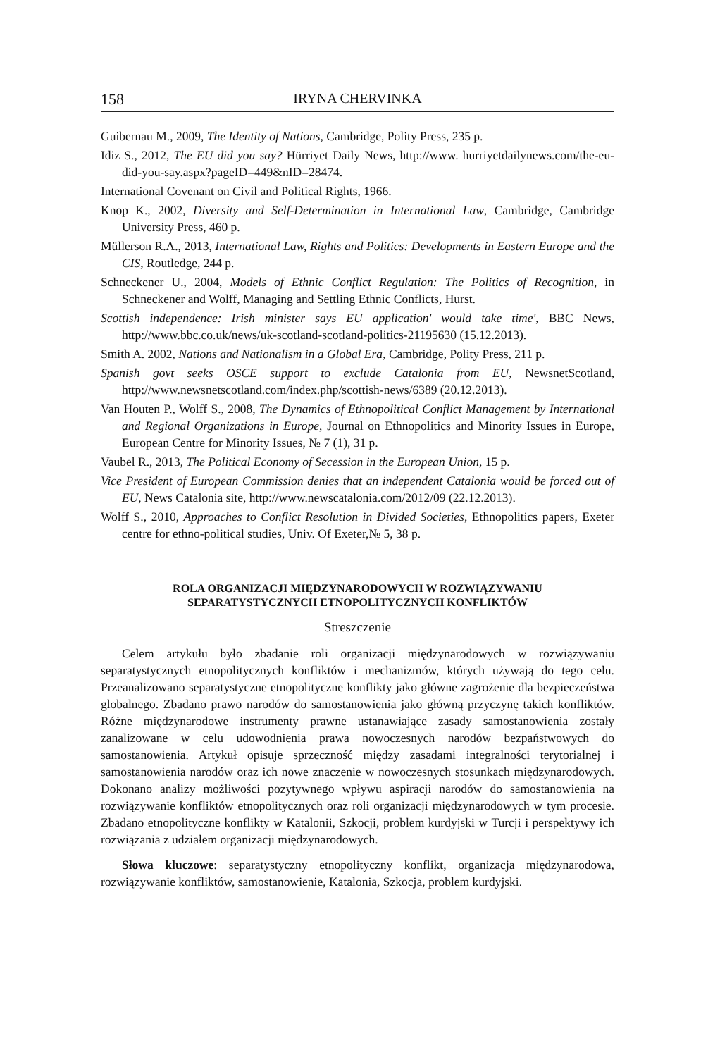158 IRYNA CHERVINKA
Guibernau M., 2009, The Identity of Nations, Cambridge, Polity Press, 235 p.
Idiz S., 2012, The EU did you say? Hürriyet Daily News, http://www. hurriyetdailynews.com/the-eu-did-you-say.aspx?pageID=449&nID=28474.
International Covenant on Civil and Political Rights, 1966.
Knop K., 2002, Diversity and Self-Determination in International Law, Cambridge, Cambridge University Press, 460 p.
Müllerson R.A., 2013, International Law, Rights and Politics: Developments in Eastern Europe and the CIS, Routledge, 244 p.
Schneckener U., 2004, Models of Ethnic Conflict Regulation: The Politics of Recognition, in Schneckener and Wolff, Managing and Settling Ethnic Conflicts, Hurst.
Scottish independence: Irish minister says EU application' would take time', BBC News, http://www.bbc.co.uk/news/uk-scotland-scotland-politics-21195630 (15.12.2013).
Smith A. 2002, Nations and Nationalism in a Global Era, Cambridge, Polity Press, 211 p.
Spanish govt seeks OSCE support to exclude Catalonia from EU, NewsnetScotland, http://www.newsnetscotland.com/index.php/scottish-news/6389 (20.12.2013).
Van Houten P., Wolff S., 2008, The Dynamics of Ethnopolitical Conflict Management by International and Regional Organizations in Europe, Journal on Ethnopolitics and Minority Issues in Europe, European Centre for Minority Issues, № 7 (1), 31 p.
Vaubel R., 2013, The Political Economy of Secession in the European Union, 15 p.
Vice President of European Commission denies that an independent Catalonia would be forced out of EU, News Catalonia site, http://www.newscatalonia.com/2012/09 (22.12.2013).
Wolff S., 2010, Approaches to Conflict Resolution in Divided Societies, Ethnopolitics papers, Exeter centre for ethno-political studies, Univ. Of Exeter,№ 5, 38 p.
ROLA ORGANIZACJI MIĘDZYNARODOWYCH W ROZWIĄZYWANIU
SEPARATYSTYCZNYCH ETNOPOLITYCZNYCH KONFLIKTÓW
Streszczenie
Celem artykułu było zbadanie roli organizacji międzynarodowych w rozwiązywaniu separatystycznych etnopolitycznych konfliktów i mechanizmów, których używają do tego celu. Przeanalizowano separatystyczne etnopolityczne konflikty jako główne zagrożenie dla bezpieczeństwa globalnego. Zbadano prawo narodów do samostanowienia jako główną przyczynę takich konfliktów. Różne międzynarodowe instrumenty prawne ustanawiające zasady samostanowienia zostały zanalizowane w celu udowodnienia prawa nowoczesnych narodów bezpaństwowych do samostanowienia. Artykuł opisuje sprzeczność między zasadami integralności terytorialnej i samostanowienia narodów oraz ich nowe znaczenie w nowoczesnych stosunkach międzynarodowych. Dokonano analizy możliwości pozytywnego wpływu aspiracji narodów do samostanowienia na rozwiązywanie konfliktów etnopolitycznych oraz roli organizacji międzynarodowych w tym procesie. Zbadano etnopolityczne konflikty w Katalonii, Szkocji, problem kurdyjski w Turcji i perspektywy ich rozwiązania z udziałem organizacji międzynarodowych.
Słowa kluczowe: separatystyczny etnopolityczny konflikt, organizacja międzynarodowa, rozwiązywanie konfliktów, samostanowienie, Katalonia, Szkocja, problem kurdyjski.